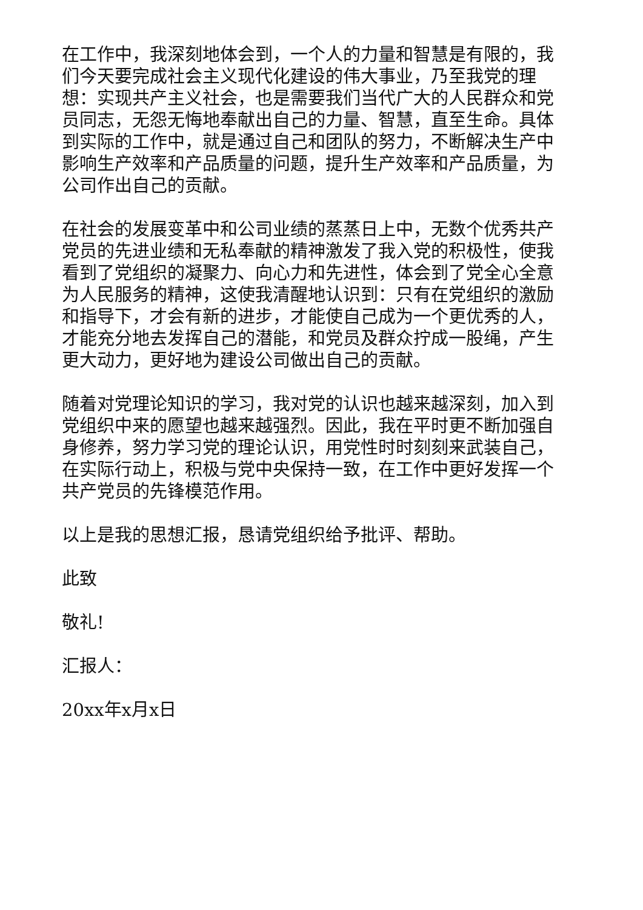在工作中，我深刻地体会到，一个人的力量和智慧是有限的，我们今天要完成社会主义现代化建设的伟大事业，乃至我党的理想：实现共产主义社会，也是需要我们当代广大的人民群众和党员同志，无怨无悔地奉献出自己的力量、智慧，直至生命。具体到实际的工作中，就是通过自己和团队的努力，不断解决生产中影响生产效率和产品质量的问题，提升生产效率和产品质量，为公司作出自己的贡献。
在社会的发展变革中和公司业绩的蒸蒸日上中，无数个优秀共产党员的先进业绩和无私奉献的精神激发了我入党的积极性，使我看到了党组织的凝聚力、向心力和先进性，体会到了党全心全意为人民服务的精神，这使我清醒地认识到：只有在党组织的激励和指导下，才会有新的进步，才能使自己成为一个更优秀的人，才能充分地去发挥自己的潜能，和党员及群众拧成一股绳，产生更大动力，更好地为建设公司做出自己的贡献。
随着对党理论知识的学习，我对党的认识也越来越深刻，加入到党组织中来的愿望也越来越强烈。因此，我在平时更不断加强自身修养，努力学习党的理论认识，用党性时时刻刻来武装自己，在实际行动上，积极与党中央保持一致，在工作中更好发挥一个共产党员的先锋模范作用。
以上是我的思想汇报，恳请党组织给予批评、帮助。
此致
敬礼!
汇报人：
20xx年x月x日